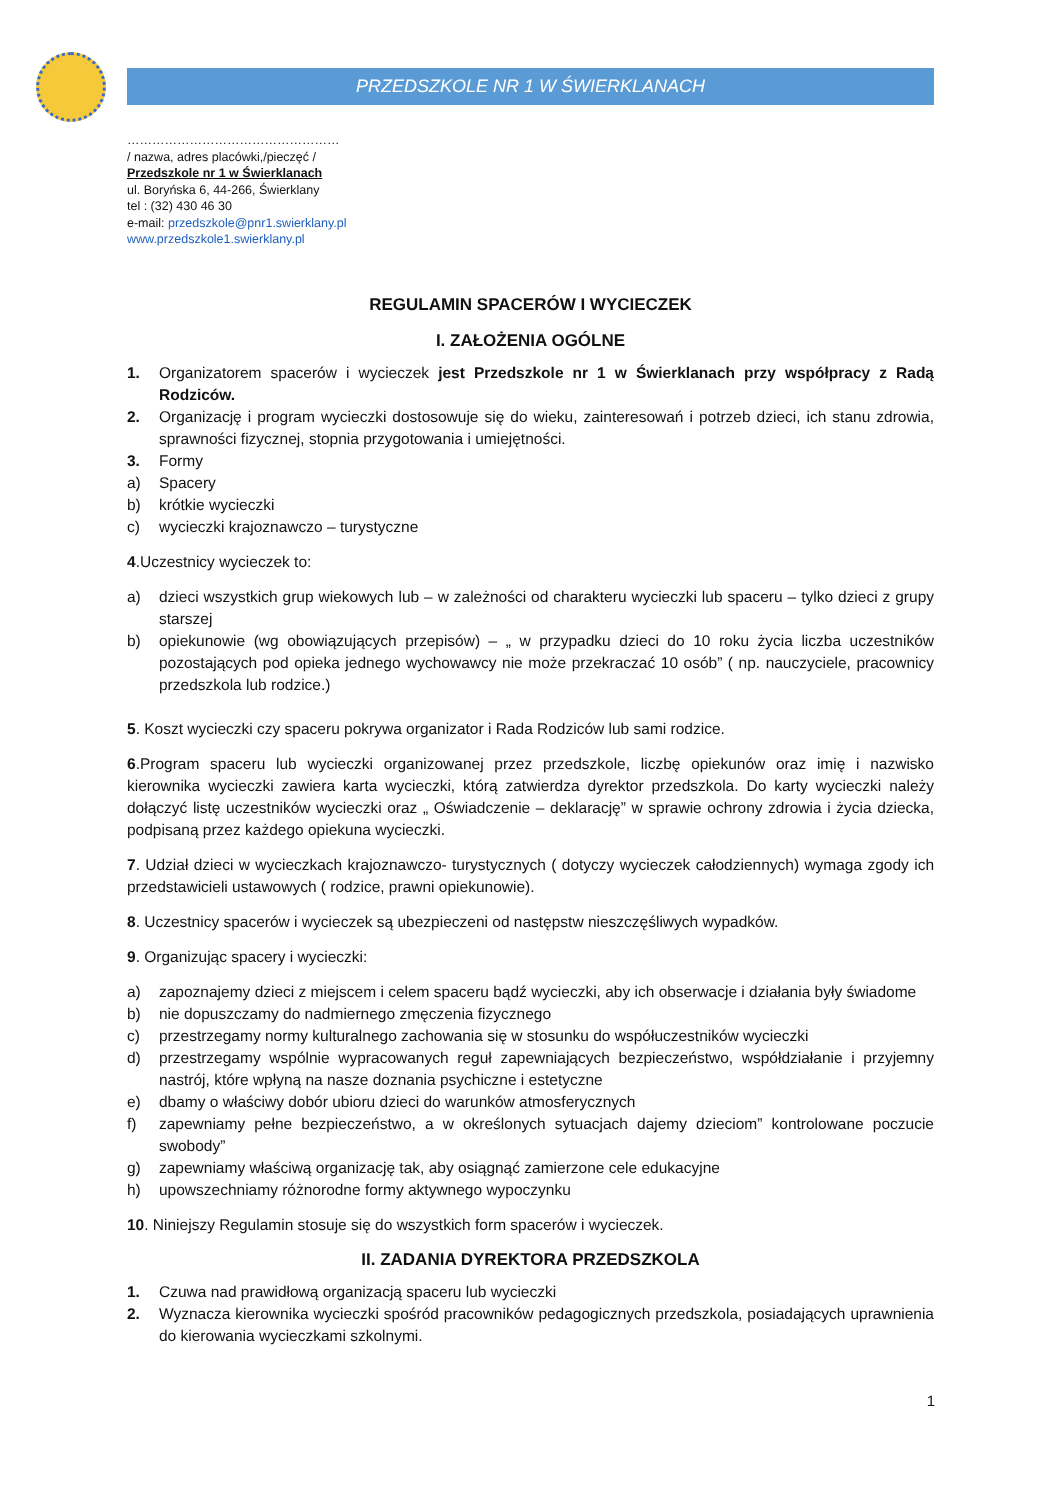PRZEDSZKOLE NR 1 W ŚWIERKLANACH
……………………………………………
/ nazwa, adres placówki,/pieczęć /
Przedszkole nr 1 w Świerklanach
ul. Boryńska 6, 44-266, Świerklany
tel : (32) 430 46 30
e-mail: przedszkole@pnr1.swierklany.pl
www.przedszkole1.swierklany.pl
REGULAMIN SPACERÓW I WYCIECZEK
I. ZAŁOŻENIA OGÓLNE
1. Organizatorem spacerów i wycieczek jest Przedszkole nr 1 w Świerklanach przy współpracy z Radą Rodziców.
2. Organizację i program wycieczki dostosowuje się do wieku, zainteresowań i potrzeb dzieci, ich stanu zdrowia, sprawności fizycznej, stopnia przygotowania i umiejętności.
3. Formy
a) Spacery
b) krótkie wycieczki
c) wycieczki krajoznawczo – turystyczne
4.Uczestnicy wycieczek to:
a) dzieci wszystkich grup wiekowych lub – w zależności od charakteru wycieczki lub spaceru – tylko dzieci z grupy starszej
b) opiekunowie (wg obowiązujących przepisów) – „ w przypadku dzieci do 10 roku życia liczba uczestników pozostających pod opieka jednego wychowawcy nie może przekraczać 10 osób” ( np. nauczyciele, pracownicy przedszkola lub rodzice.)
5. Koszt wycieczki czy spaceru pokrywa organizator i Rada Rodziców lub sami rodzice.
6.Program spaceru lub wycieczki organizowanej przez przedszkole, liczbę opiekunów oraz imię i nazwisko kierownika wycieczki zawiera karta wycieczki, którą zatwierdza dyrektor przedszkola. Do karty wycieczki należy dołączyć listę uczestników wycieczki oraz „ Oświadczenie – deklarację” w sprawie ochrony zdrowia i życia dziecka, podpisaną przez każdego opiekuna wycieczki.
7. Udział dzieci w wycieczkach krajoznawczo- turystycznych ( dotyczy wycieczek całodziennych) wymaga zgody ich przedstawicieli ustawowych ( rodzice, prawni opiekunowie).
8. Uczestnicy spacerów i wycieczek są ubezpieczeni od następstw nieszczęśliwych wypadków.
9. Organizując spacery i wycieczki:
a) zapoznajemy dzieci z miejscem i celem spaceru bądź wycieczki, aby ich obserwacje i działania były świadome
b) nie dopuszczamy do nadmiernego zmęczenia fizycznego
c) przestrzegamy normy kulturalnego zachowania się w stosunku do współuczestników wycieczki
d) przestrzegamy wspólnie wypracowanych reguł zapewniających bezpieczeństwo, współdziałanie i przyjemny nastrój, które wpłyną na nasze doznania psychiczne i estetyczne
e) dbamy o właściwy dobór ubioru dzieci do warunków atmosferycznych
f) zapewniamy pełne bezpieczeństwo, a w określonych sytuacjach dajemy dzieciom” kontrolowane poczucie swobody”
g) zapewniamy właściwą organizację tak, aby osiągnąć zamierzone cele edukacyjne
h) upowszechniamy różnorodne formy aktywnego wypoczynku
10. Niniejszy Regulamin stosuje się do wszystkich form spacerów i wycieczek.
II. ZADANIA DYREKTORA PRZEDSZKOLA
1. Czuwa nad prawidłową organizacją spaceru lub wycieczki
2. Wyznacza kierownika wycieczki spośród pracowników pedagogicznych przedszkola, posiadających uprawnienia do kierowania wycieczkami szkolnymi.
1